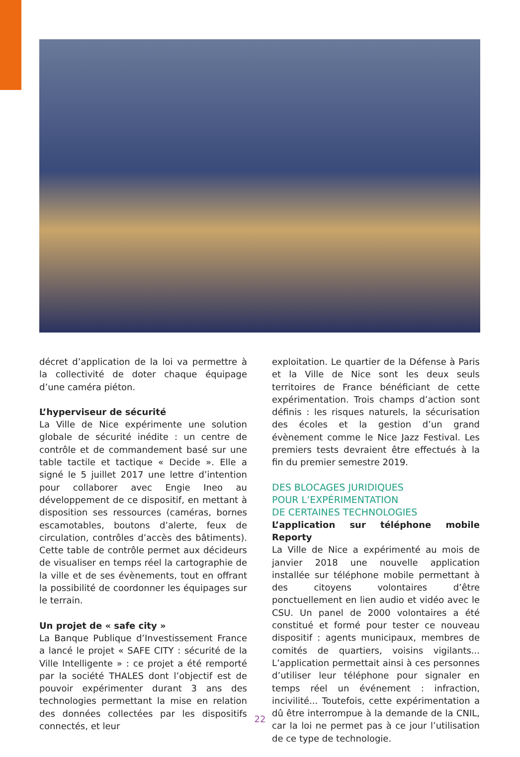décret d’application de la loi va permettre à la collectivité de doter chaque équipage d’une caméra piéton.
L’hyperviseur de sécurité
La Ville de Nice expérimente une solution globale de sécurité inédite : un centre de contrôle et de commandement basé sur une table tactile et tactique « Decide ». Elle a signé le 5 juillet 2017 une lettre d’intention pour collaborer avec Engie Ineo au développement de ce dispositif, en mettant à disposition ses ressources (caméras, bornes escamotables, boutons d’alerte, feux de circulation, contrôles d’accès des bâtiments). Cette table de contrôle permet aux décideurs de visualiser en temps réel la cartographie de la ville et de ses évènements, tout en offrant la possibilité de coordonner les équipages sur le terrain.
Un projet de « safe city »
La Banque Publique d’Investissement France a lancé le projet « SAFE CITY : sécurité de la Ville Intelligente » : ce projet a été remporté par la société THALES dont l’objectif est de pouvoir expérimenter durant 3 ans des technologies permettant la mise en relation des données collectées par les dispositifs connectés, et leur
exploitation. Le quartier de la Défense à Paris et la Ville de Nice sont les deux seuls territoires de France bénéficiant de cette expérimentation. Trois champs d’action sont définis : les risques naturels, la sécurisation des écoles et la gestion d’un grand évènement comme le Nice Jazz Festival. Les premiers tests devraient être effectués à la fin du premier semestre 2019.
DES BLOCAGES JURIDIQUES
POUR L’EXPÉRIMENTATION
DE CERTAINES TECHNOLOGIES
L’application sur téléphone mobile Reporty
La Ville de Nice a expérimenté au mois de janvier 2018 une nouvelle application installée sur téléphone mobile permettant à des citoyens volontaires d’être ponctuellement en lien audio et vidéo avec le CSU. Un panel de 2000 volontaires a été constitué et formé pour tester ce nouveau dispositif : agents municipaux, membres de comités de quartiers, voisins vigilants... L’application permettait ainsi à ces personnes d’utiliser leur téléphone pour signaler en temps réel un événement : infraction, incivilité... Toutefois, cette expérimentation a dû être interrompue à la demande de la CNIL, car la loi ne permet pas à ce jour l’utilisation de ce type de technologie.
22